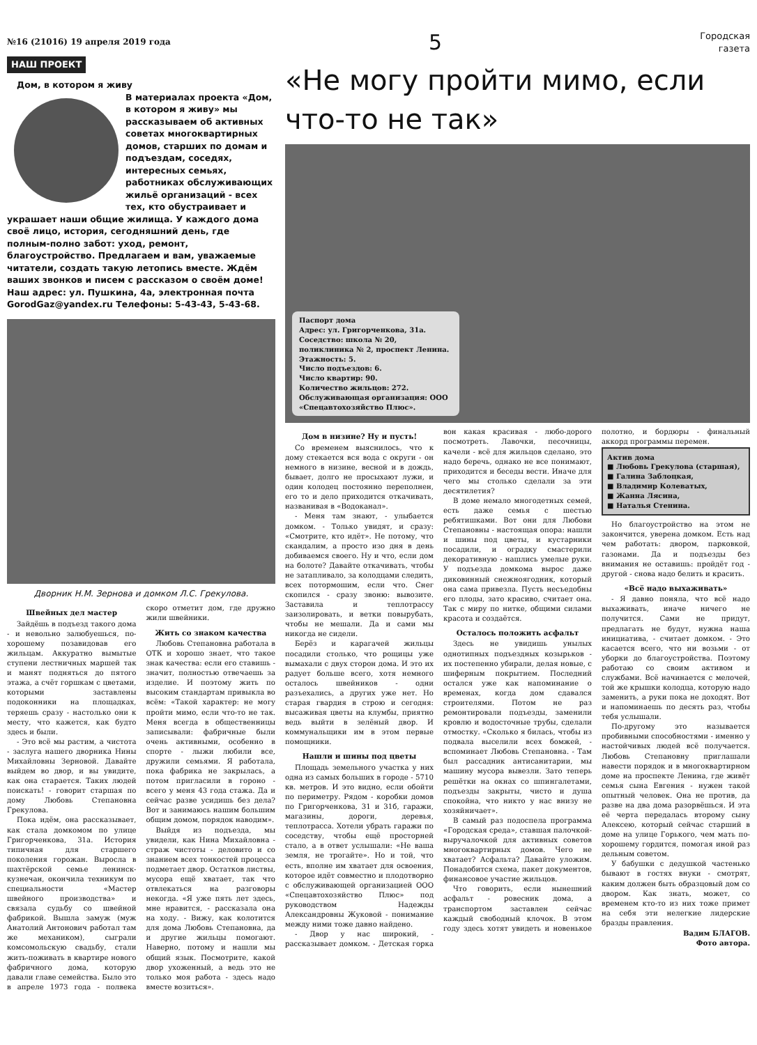№16 (21016) 19 апреля 2019 года 5 Городская
газета
НАШ ПРОЕКТ
Дом, в котором я живу
В материалах проекта «Дом, в котором я живу» мы рассказываем об активных советах многоквартирных домов, старших по домам и подъездам, соседях, интересных семьях, работниках обслуживающих жильё организаций - всех тех, кто обустраивает и украшает наши общие жилища. У каждого дома своё лицо, история, сегодняшний день, где полным-полно забот: уход, ремонт, благоустройство. Предлагаем и вам, уважаемые читатели, создать такую летопись вместе. Ждём ваших звонков и писем с рассказом о своём доме! Наш адрес: ул. Пушкина, 4а, электронная почта GorodGaz@yandex.ru Телефоны: 5-43-43, 5-43-68.
Дворник Н.М. Зернова и домком Л.С. Грекулова.
Швейных дел мастер
Зайдёшь в подъезд такого дома - и невольно залюбуешься, по-хорошему позавидовав его жильцам. Аккуратно вымытые ступени лестничных маршей так и манят подняться до пятого этажа, а счёт горшкам с цветами, которыми заставлены подоконники на площадках, теряешь сразу - настолько они к месту, что кажется, как будто здесь и были.
- Это всё мы растим, а чистота - заслуга нашего дворника Нины Михайловны Зерновой. Давайте выйдем во двор, и вы увидите, как она старается. Таких людей поискать! - говорит старшая по дому Любовь Степановна Грекулова.
Пока идём, она рассказывает, как стала домкомом по улице Григорченкова, 31а. История типичная для старшего поколения горожан. Выросла в шахтёрской семье ленинск-кузнечан, окончила техникум по специальности «Мастер швейного производства» и связала судьбу со швейной фабрикой. Вышла замуж (муж Анатолий Антонович работал там же механиком), сыграли комсомольскую свадьбу, стали жить-поживать в квартире нового фабричного дома, которую давали главе семейства. Было это в апреле 1973 года - полвека скоро отметит дом, где дружно жили швейники.
Жить со знаком качества
Любовь Степановна работала в ОТК и хорошо знает, что такое знак качества: если его ставишь - значит, полностью отвечаешь за изделие. И поэтому жить по высоким стандартам привыкла во всём: «Такой характер: не могу пройти мимо, если что-то не так. Меня всегда в общественницы записывали: фабричные были очень активными, особенно в спорте - лыжи любили все, дружили семьями. Я работала, пока фабрика не закрылась, а потом пригласили в гороно - всего у меня 43 года стажа. Да и сейчас разве усидишь без дела? Вот и занимаюсь нашим большим общим домом, порядок наводим».
Выйдя из подъезда, мы увидели, как Нина Михайловна - страж чистоты - деловито и со знанием всех тонкостей процесса подметает двор. Остатков листвы, мусора ещё хватает, так что отвлекаться на разговоры некогда. «Я уже пять лет здесь, мне нравится, - рассказала она на ходу. - Вижу, как колотится для дома Любовь Степановна, да и другие жильцы помогают. Наверно, потому и нашли мы общий язык. Посмотрите, какой двор ухоженный, а ведь это не только моя работа - здесь надо вместе возиться».
«Не могу пройти мимо, если что-то не так»
Паспорт дома
Адрес: ул. Григорченкова, 31а.
Соседство: школа № 20, поликлиника № 2, проспект Ленина.
Этажность: 5.
Число подъездов: 6.
Число квартир: 90.
Количество жильцов: 272.
Обслуживающая организация: ООО «Спецавтохозяйство Плюс».
Дом в низине? Ну и пусть!
Со временем выяснилось, что к дому стекается вся вода с округи - он немного в низине, весной и в дождь, бывает, долго не просыхают лужи, и один колодец постоянно переполнен, его то и дело приходится откачивать, названивая в «Водоканал».
- Меня там знают, - улыбается домком. - Только увидят, и сразу: «Смотрите, кто идёт». Не потому, что скандалим, а просто изо дня в день добиваемся своего. Ну и что, если дом на болоте? Давайте откачивать, чтобы не затапливало, за колодцами следить, всех потормошим, если что. Снег скопился - сразу звоню: вывозите. Заставила и теплотрассу заизолировать, и ветки повырубать, чтобы не мешали. Да и сами мы никогда не сидели.
Берёз и карагачей жильцы посадили столько, что рощицы уже вымахали с двух сторон дома. И это их радует больше всего, хотя немного осталось швейников - одни разъехались, а других уже нет. Но старая гвардия в строю и сегодня: высаживая цветы на клумбы, приятно ведь выйти в зелёный двор. И коммунальщики им в этом первые помощники.
Нашли и шины под цветы
Площадь земельного участка у них одна из самых больших в городе - 5710 кв. метров. И это видно, если обойти по периметру. Рядом - коробки домов по Григорченкова, 31 и 31б, гаражи, магазины, дороги, деревья, теплотрасса. Хотели убрать гаражи по соседству, чтобы ещё просторней стало, а в ответ услышали: «Не ваша земля, не трогайте». Но и той, что есть, вполне им хватает для освоения, которое идёт совместно и плодотворно с обслуживающей организацией ООО «Спецавтохозяйство Плюс» под руководством Надежды Александровны Жуковой - понимание между ними тоже давно найдено.
- Двор у нас широкий, - рассказывает домком. - Детская горка вон какая красивая - любо-дорого посмотреть. Лавочки, песочницы, качели - всё для жильцов сделано, это надо беречь, однако не все понимают, приходится и беседы вести. Иначе для чего мы столько сделали за эти десятилетия?
В доме немало многодетных семей, есть даже семья с шестью ребятишками. Вот они для Любови Степановны - настоящая опора: нашли и шины под цветы, и кустарники посадили, и оградку смастерили декоративную - нашлись умелые руки. У подъезда домкома вырос даже диковинный снежноягодник, который она сама привезла. Пусть несъедобны его плоды, зато красиво, считает она. Так с миру по нитке, общими силами красота и создаётся.
Осталось положить асфальт
Здесь не увидишь унылых однотипных подъездных козырьков - их постепенно убирали, делая новые, с шиферным покрытием. Последний остался уже как напоминание о временах, когда дом сдавался строителями. Потом не раз ремонтировали подъезды, заменили кровлю и водосточные трубы, сделали отмостку. «Сколько я билась, чтобы из подвала выселили всех бомжей, - вспоминает Любовь Степановна. - Там был рассадник антисанитарии, мы машину мусора вывезли. Зато теперь решётки на окнах со шпингалетами, подъезды закрыты, чисто и душа спокойна, что никто у нас внизу не хозяйничает».
В самый раз подоспела программа «Городская среда», ставшая палочкой-выручалочкой для активных советов многоквартирных домов. Чего не хватает? Асфальта? Давайте уложим. Понадобится схема, пакет документов, финансовое участие жильцов.
Что говорить, если нынешний асфальт - ровесник дома, а транспортом заставлен сейчас каждый свободный клочок. В этом году здесь хотят увидеть и новенькое полотно, и бордюры - финальный аккорд программы перемен.
Актив дома
■ Любовь Грекулова (старшая),
■ Галина Заблоцкая,
■ Владимир Колеватых,
■ Жанна Лясина,
■ Наталья Стенина.
Но благоустройство на этом не закончится, уверена домком. Есть над чем работать: двором, парковкой, газонами. Да и подъезды без внимания не оставишь: пройдёт год - другой - снова надо белить и красить.
«Всё надо выхаживать»
- Я давно поняла, что всё надо выхаживать, иначе ничего не получится. Сами не придут, предлагать не будут, нужна наша инициатива, - считает домком. - Это касается всего, что ни возьми - от уборки до благоустройства. Поэтому работаю со своим активом и службами. Всё начинается с мелочей, той же крышки колодца, которую надо заменить, а руки пока не доходят. Вот и напоминаешь по десять раз, чтобы тебя услышали.
По-другому это называется пробивными способностями - именно у настойчивых людей всё получается. Любовь Степановну приглашали навести порядок и в многоквартирном доме на проспекте Ленина, где живёт семья сына Евгения - нужен такой опытный человек. Она не против, да разве на два дома разорвёшься. И эта её черта передалась второму сыну Алексею, который сейчас старший в доме на улице Горького, чем мать по-хорошему гордится, помогая иной раз дельным советом.
У бабушки с дедушкой частенько бывают в гостях внуки - смотрят, каким должен быть образцовый дом со двором. Как знать, может, со временем кто-то из них тоже примет на себя эти нелегкие лидерские бразды правления.
Вадим БЛАГОВ.
Фото автора.